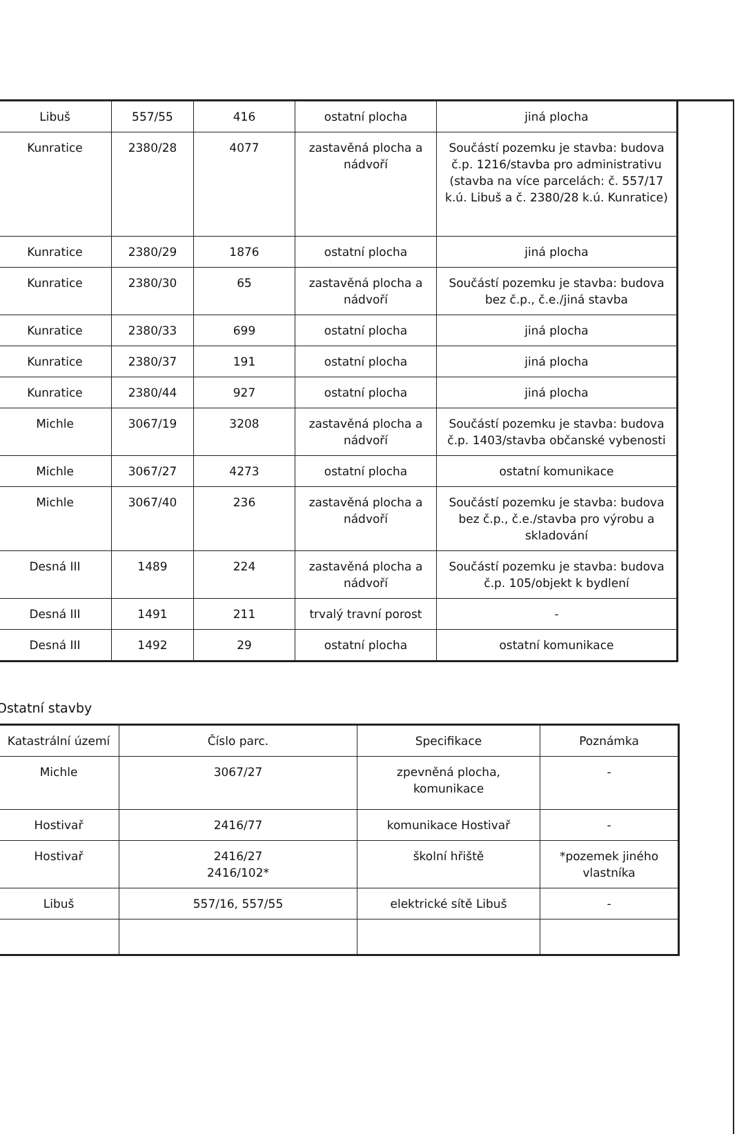| Libuš | 557/55 | 416 | ostatní plocha | jiná plocha |
| Kunratice | 2380/28 | 4077 | zastavěná plocha a nádvoří | Součástí pozemku je stavba: budova č.p. 1216/stavba pro administrativu (stavba na více parcelách: č. 557/17 k.ú. Libuš a č. 2380/28 k.ú. Kunratice) |
| Kunratice | 2380/29 | 1876 | ostatní plocha | jiná plocha |
| Kunratice | 2380/30 | 65 | zastavěná plocha a nádvoří | Součástí pozemku je stavba: budova bez č.p., č.e./jiná stavba |
| Kunratice | 2380/33 | 699 | ostatní plocha | jiná plocha |
| Kunratice | 2380/37 | 191 | ostatní plocha | jiná plocha |
| Kunratice | 2380/44 | 927 | ostatní plocha | jiná plocha |
| Michle | 3067/19 | 3208 | zastavěná plocha a nádvoří | Součástí pozemku je stavba: budova č.p. 1403/stavba občanské vybenosti |
| Michle | 3067/27 | 4273 | ostatní plocha | ostatní komunikace |
| Michle | 3067/40 | 236 | zastavěná plocha a nádvoří | Součástí pozemku je stavba: budova bez č.p., č.e./stavba pro výrobu a skladování |
| Desná III | 1489 | 224 | zastavěná plocha a nádvoří | Součástí pozemku je stavba: budova č.p. 105/objekt k bydlení |
| Desná III | 1491 | 211 | trvalý travní porost | - |
| Desná III | 1492 | 29 | ostatní plocha | ostatní komunikace |
Ostatní stavby
| Katastrální území | Číslo parc. | Specifikace | Poznámka |
| --- | --- | --- | --- |
| Michle | 3067/27 | zpevněná plocha, komunikace | - |
| Hostivař | 2416/77 | komunikace Hostivař | - |
| Hostivař | 2416/27 2416/102* | školní hřiště | *pozemek jiného vlastníka |
| Libuš | 557/16, 557/55 | elektrické sítě Libuš | - |